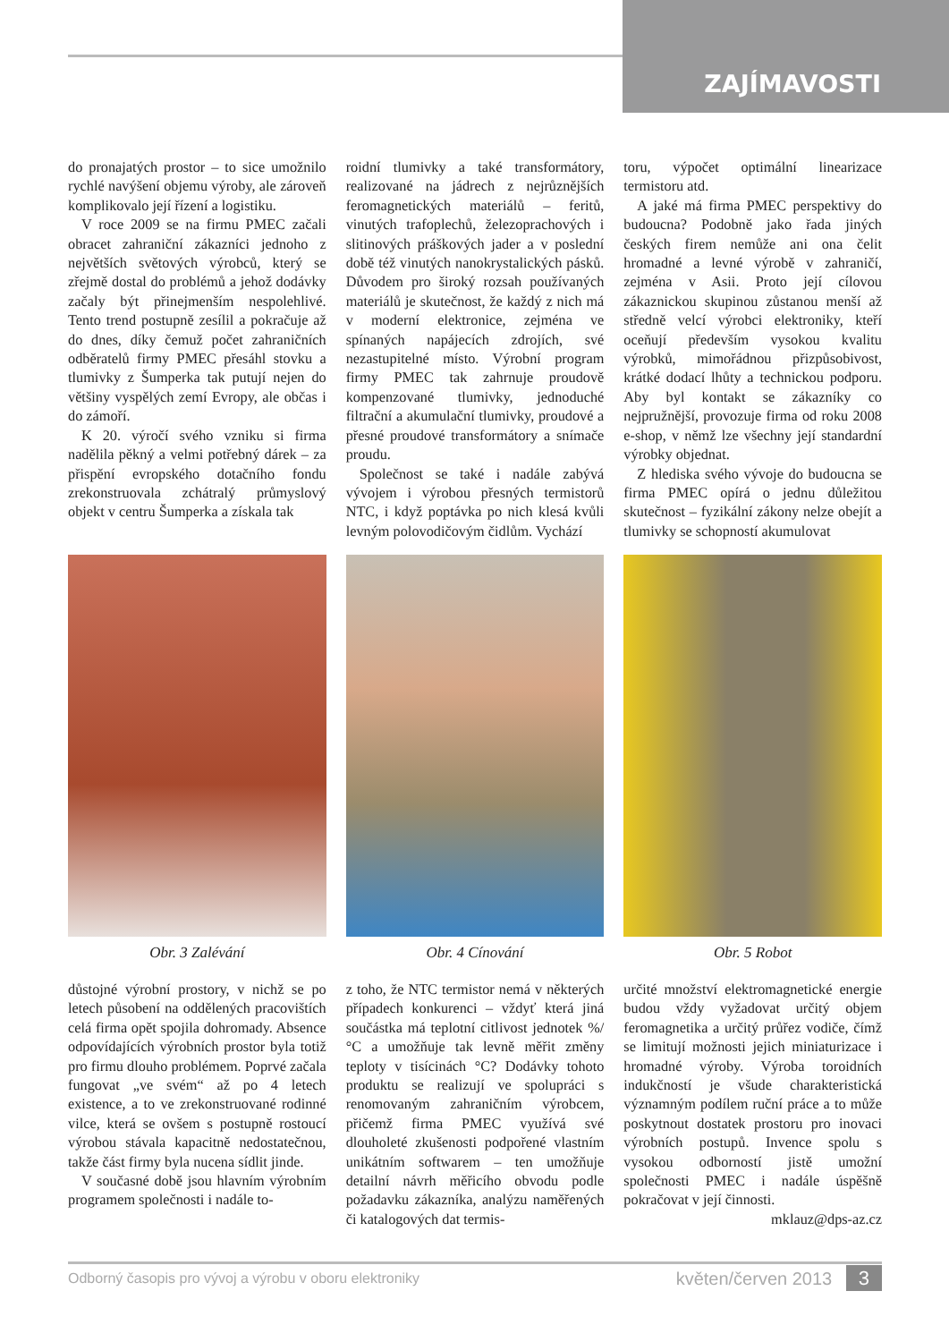ZAJÍMAVOSTI
do pronajatých prostor – to sice umožnilo rychlé navýšení objemu výroby, ale zároveň komplikovalo její řízení a logistiku.
V roce 2009 se na firmu PMEC začali obracet zahraniční zákazníci jednoho z největších světových výrobců, který se zřejmě dostal do problémů a jehož dodávky začaly být přinejmenším nespolehlivé. Tento trend postupně zesílil a pokračuje až do dnes, díky čemuž počet zahraničních odběratelů firmy PMEC přesáhl stovku a tlumivky z Šumperka tak putují nejen do většiny vyspělých zemí Evropy, ale občas i do zámoří.
K 20. výročí svého vzniku si firma nadělila pěkný a velmi potřebný dárek – za přispění evropského dotačního fondu zrekonstruovala zchátralý průmyslový objekt v centru Šumperka a získala tak
roidní tlumivky a také transformátory, realizované na jádrech z nejrůznějších feromagnetických materiálů – feritů, vinutých trafoplechů, železoprachových i slitinových práškových jader a v poslední době též vinutých nanokrystalických pásků. Důvodem pro široký rozsah používaných materiálů je skutečnost, že každý z nich má v moderní elektronice, zejména ve spínaných napájecích zdrojích, své nezastupitelné místo. Výrobní program firmy PMEC tak zahrnuje proudově kompenzované tlumivky, jednoduché filtrační a akumulační tlumivky, proudové a přesné proudové transformátory a snímače proudu.
Společnost se také i nadále zabývá vývojem i výrobou přesných termistorů NTC, i když poptávka po nich klesá kvůli levným polovodičovým čidlům. Vychází
toru, výpočet optimální linearizace termistoru atd.
A jaké má firma PMEC perspektivy do budoucna? Podobně jako řada jiných českých firem nemůže ani ona čelit hromadné a levné výrobě v zahraničí, zejména v Asii. Proto její cílovou zákaznickou skupinou zůstanou menší až středně velcí výrobci elektroniky, kteří oceňují především vysokou kvalitu výrobků, mimořádnou přizpůsobivost, krátké dodací lhůty a technickou podporu. Aby byl kontakt se zákazníky co nejpružnější, provozuje firma od roku 2008 e-shop, v němž lze všechny její standardní výrobky objednat.
Z hlediska svého vývoje do budoucna se firma PMEC opírá o jednu důležitou skutečnost – fyzikální zákony nelze obejít a tlumivky se schopností akumulovat
Obr. 3 Zalévání Obr. 4 Cínování Obr. 5 Robot
důstojné výrobní prostory, v nichž se po letech působení na oddělených pracovištích celá firma opět spojila dohromady. Absence odpovídajících výrobních prostor byla totiž pro firmu dlouho problémem. Poprvé začala fungovat „ve svém“ až po 4 letech existence, a to ve zrekonstruované rodinné vilce, která se ovšem s postupně rostoucí výrobou stávala kapacitně nedostatečnou, takže část firmy byla nucena sídlit jinde.
V současné době jsou hlavním výrobním programem společnosti i nadále to-
z toho, že NTC termistor nemá v některých případech konkurenci – vždyť která jiná součástka má teplotní citlivost jednotek %/°C a umožňuje tak levně měřit změny teploty v tisícinách °C? Dodávky tohoto produktu se realizují ve spolupráci s renomovaným zahraničním výrobcem, přičemž firma PMEC využívá své dlouholeté zkušenosti podpořené vlastním unikátním softwarem – ten umožňuje detailní návrh měřicího obvodu podle požadavku zákazníka, analýzu naměřených či katalogových dat termis-
určité množství elektromagnetické energie budou vždy vyžadovat určitý objem feromagnetika a určitý průřez vodiče, čímž se limitují možnosti jejich miniaturizace i hromadné výroby. Výroba toroidních indukčností je všude charakteristická významným podílem ruční práce a to může poskytnout dostatek prostoru pro inovaci výrobních postupů. Invence spolu s vysokou odborností jistě umožní společnosti PMEC i nadále úspěšně pokračovat v její činnosti.
mklauz@dps-az.cz
Odborný časopis pro vývoj a výrobu v oboru elektroniky květen/červen 2013 3